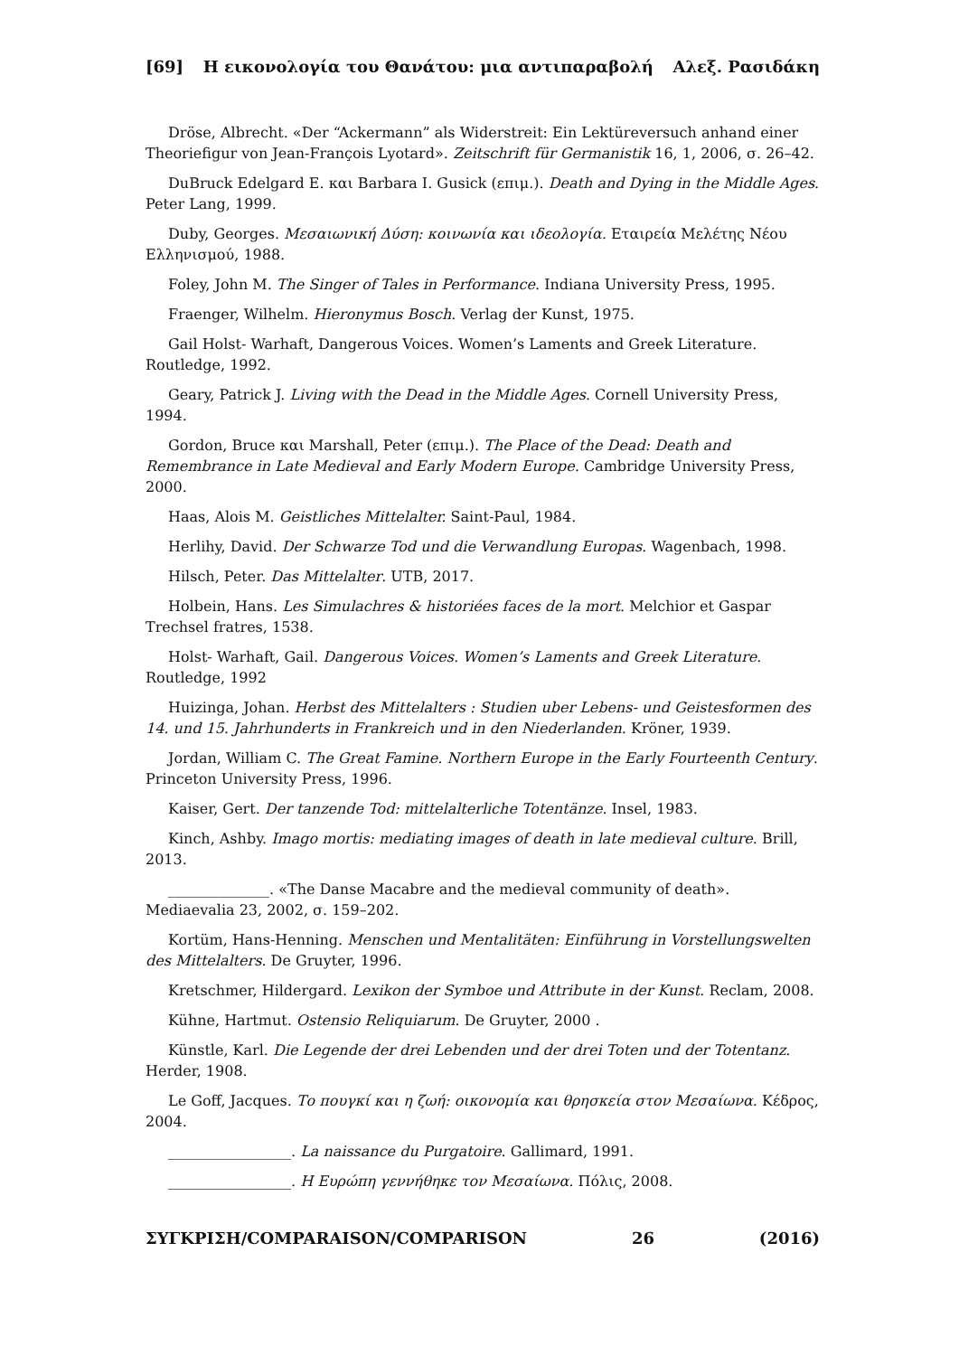[69] Η εικονολογία του Θανάτου: μια αντιπαραβολή Αλεξ. Ρασιδάκη
Dröse, Albrecht. «Der “Ackermann” als Widerstreit: Ein Lektüreversuch anhand einer Theoriefigur von Jean-François Lyotard». Zeitschrift für Germanistik 16, 1, 2006, σ. 26–42.
DuBruck Edelgard E. και Barbara I. Gusick (επιμ.). Death and Dying in the Middle Ages. Peter Lang, 1999.
Duby, Georges. Μεσαιωνική Δύση: κοινωνία και ιδεολογία. Εταιρεία Μελέτης Νέου Ελληνισμού, 1988.
Foley, John M. The Singer of Tales in Performance. Indiana University Press, 1995.
Fraenger, Wilhelm. Hieronymus Bosch. Verlag der Kunst, 1975.
Gail Holst- Warhaft, Dangerous Voices. Women’s Laments and Greek Literature. Routledge, 1992.
Geary, Patrick J. Living with the Dead in the Middle Ages. Cornell University Press, 1994.
Gordon, Bruce και Marshall, Peter (επιμ.). The Place of the Dead: Death and Remembrance in Late Medieval and Early Modern Europe. Cambridge University Press, 2000.
Haas, Alois M. Geistliches Mittelalter. Saint-Paul, 1984.
Herlihy, David. Der Schwarze Tod und die Verwandlung Europas. Wagenbach, 1998.
Hilsch, Peter. Das Mittelalter. UTB, 2017.
Holbein, Hans. Les Simulachres & historiées faces de la mort. Melchior et Gaspar Trechsel fratres, 1538.
Holst- Warhaft, Gail. Dangerous Voices. Women’s Laments and Greek Literature. Routledge, 1992
Huizinga, Johan. Herbst des Mittelalters : Studien uber Lebens- und Geistesformen des 14. und 15. Jahrhunderts in Frankreich und in den Niederlanden. Kröner, 1939.
Jordan, William C. The Great Famine. Northern Europe in the Early Fourteenth Century. Princeton University Press, 1996.
Kaiser, Gert. Der tanzende Tod: mittelalterliche Totentänze. Insel, 1983.
Kinch, Ashby. Imago mortis: mediating images of death in late medieval culture. Brill, 2013.
______________. «The Danse Macabre and the medieval community of death». Mediaevalia 23, 2002, σ. 159–202.
Kortüm, Hans-Henning. Menschen und Mentalitäten: Einführung in Vorstellungswelten des Mittelalters. De Gruyter, 1996.
Kretschmer, Hildergard. Lexikon der Symboe und Attribute in der Kunst. Reclam, 2008.
Kühne, Hartmut. Ostensio Reliquiarum. De Gruyter, 2000 .
Künstle, Karl. Die Legende der drei Lebenden und der drei Toten und der Totentanz. Herder, 1908.
Le Goff, Jacques. Το πουγκί και η ζωή: οικονομία και θρησκεία στον Μεσαίωνα. Κέδρος, 2004.
_________________. La naissance du Purgatoire. Gallimard, 1991.
_________________. Η Ευρώπη γεννήθηκε τον Μεσαίωνα. Πόλις, 2008.
ΣΥΓΚΡΙΣΗ/COMPARAISON/COMPARISON 26 (2016)